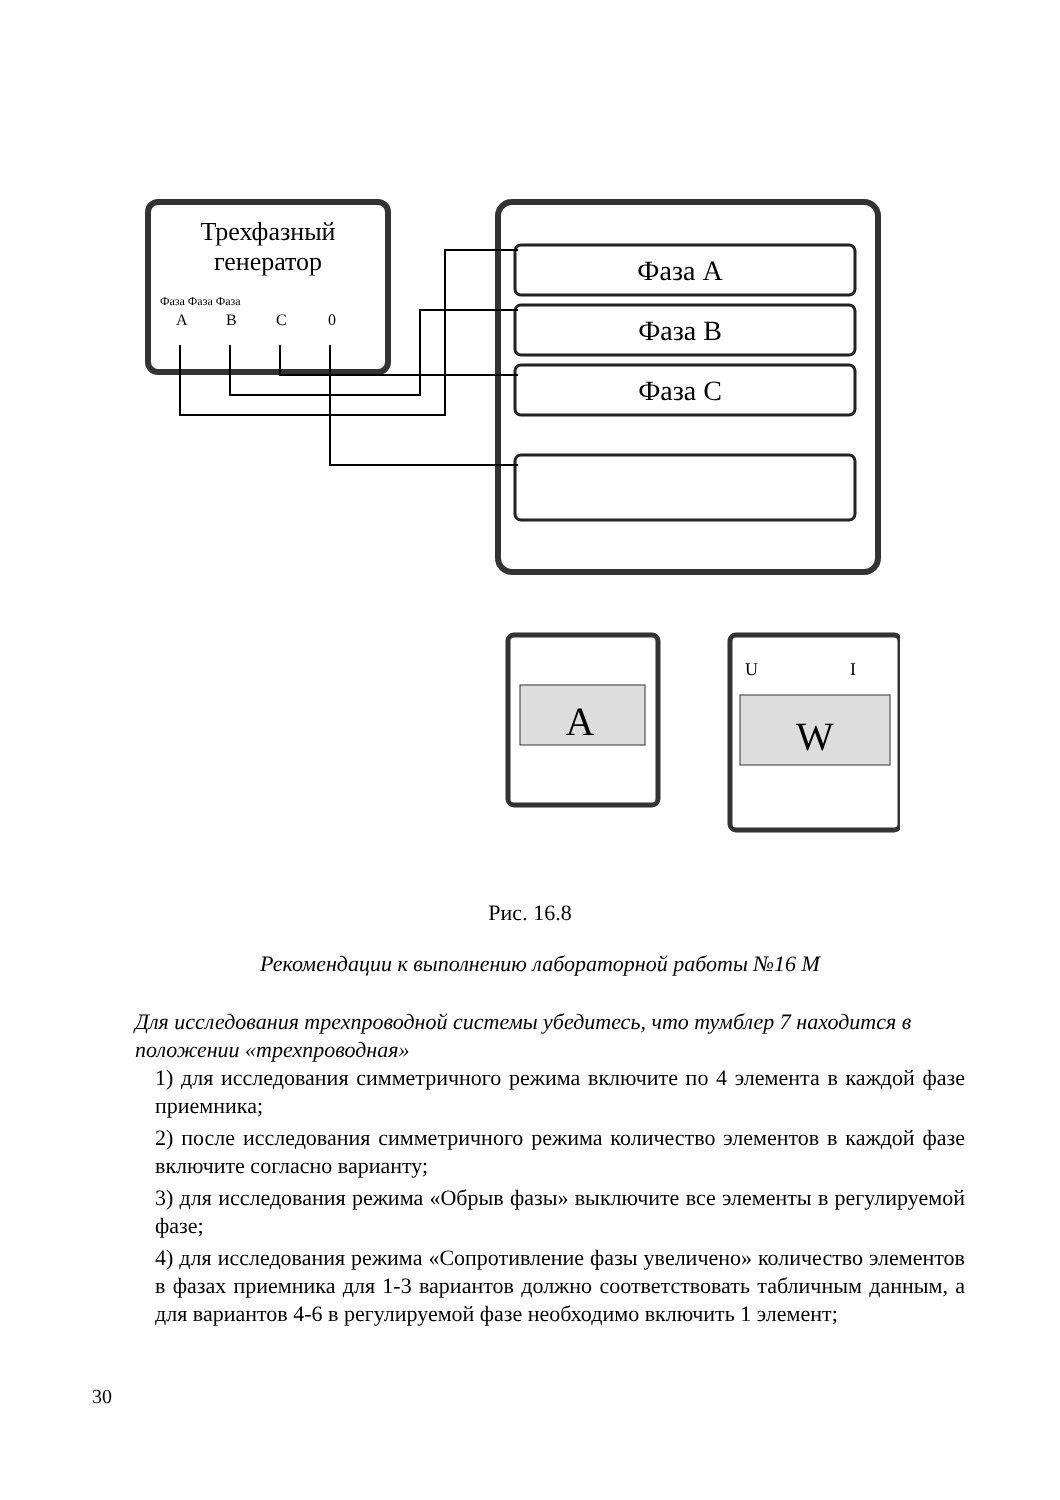Трехфазный
генератор
Фаза Фаза Фаза
A
B
C
0
Фаза А
Фаза В
Фаза С
A
W
U
I
Рис. 16.8
Рекомендации к выполнению лабораторной работы №16 М
Для исследования трехпроводной системы убедитесь, что тумблер 7 находится в положении «трехпроводная»
1) для исследования симметричного режима включите по 4 элемента в каждой фазе приемника;
2) после исследования симметричного режима количество элементов в каждой фазе включите согласно варианту;
3) для исследования режима «Обрыв фазы» выключите все элементы в регулируемой фазе;
4) для исследования режима «Сопротивление фазы увеличено» количество элементов в фазах приемника для 1-3 вариантов должно соответствовать табличным данным, а для вариантов 4-6 в регулируемой фазе необходимо включить 1 элемент;
30